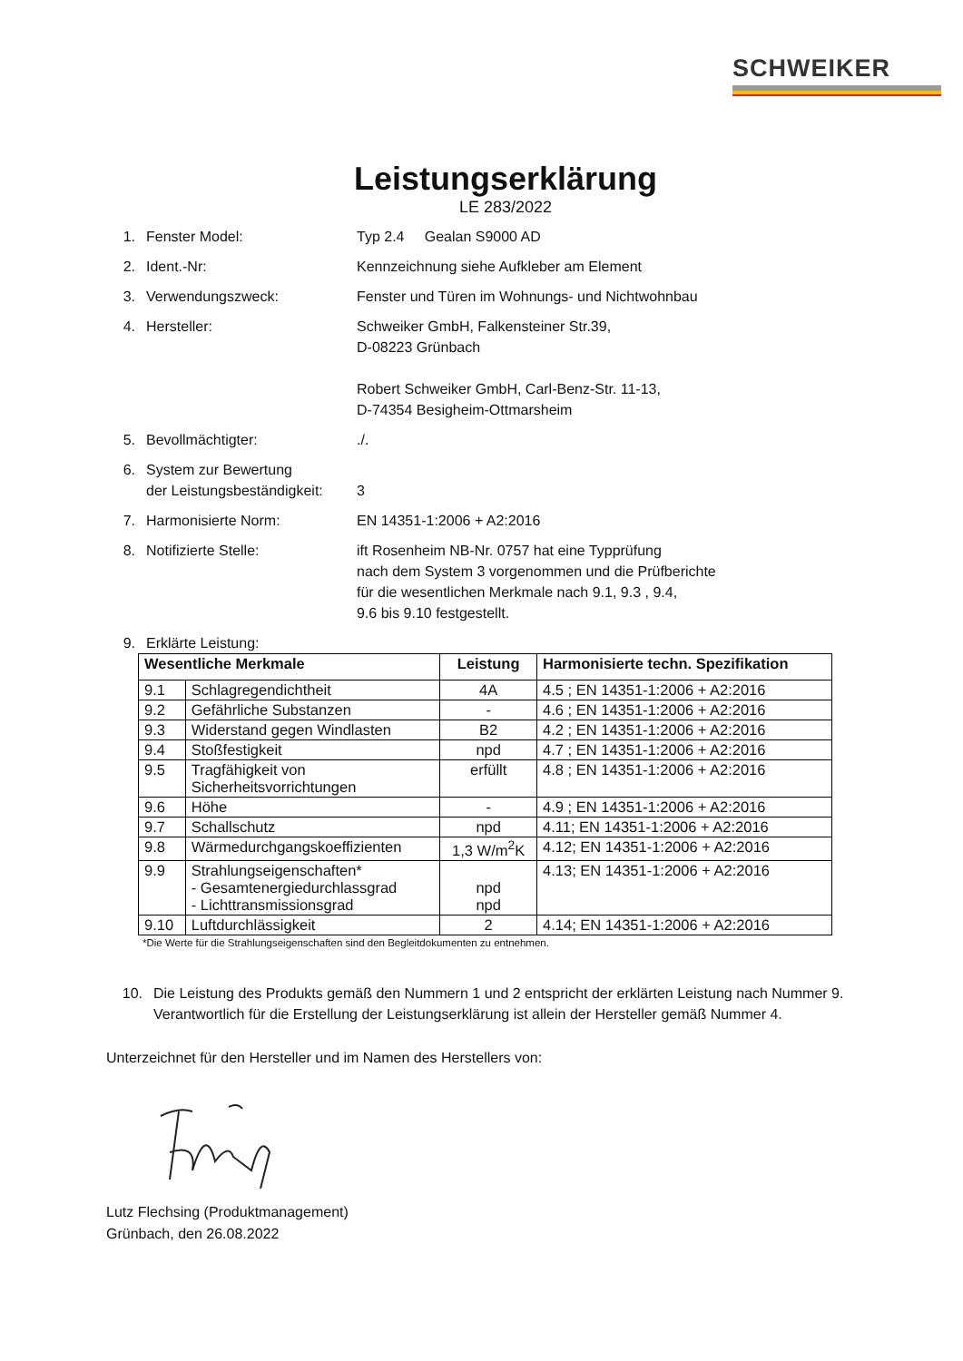SCHWEIKER
Leistungserklärung
LE 283/2022
1. Fenster Model: Typ 2.4 Gealan S9000 AD
2. Ident.-Nr: Kennzeichnung siehe Aufkleber am Element
3. Verwendungszweck: Fenster und Türen im Wohnungs- und Nichtwohnbau
4. Hersteller: Schweiker GmbH, Falkensteiner Str.39,
D-08223 Grünbach
Robert Schweiker GmbH, Carl-Benz-Str. 11-13,
D-74354 Besigheim-Ottmarsheim
5. Bevollmächtigter:./.
6. System zur Bewertung
der Leistungsbeständigkeit:
3
7. Harmonisierte Norm: EN 14351-1:2006 + A2:2016
8. Notifizierte Stelle: ift Rosenheim NB-Nr. 0757 hat eine Typprüfung
nach dem System 3 vorgenommen und die Prüfberichte
für die wesentlichen Merkmale nach 9.1, 9.3 , 9.4,
9.6 bis 9.10 festgestellt.
9. Erklärte Leistung:
| Wesentliche Merkmale | | Leistung | Harmonisierte techn. Spezifikation |
| --- | --- | --- | --- |
| 9.1 | Schlagregendichtheit | 4A | 4.5 ; EN 14351-1:2006 + A2:2016 |
| 9.2 | Gefährliche Substanzen | - | 4.6 ; EN 14351-1:2006 + A2:2016 |
| 9.3 | Widerstand gegen Windlasten | B2 | 4.2 ; EN 14351-1:2006 + A2:2016 |
| 9.4 | Stoßfestigkeit | npd | 4.7 ; EN 14351-1:2006 + A2:2016 |
| 9.5 | Tragfähigkeit von Sicherheitsvorrichtungen | erfüllt | 4.8 ; EN 14351-1:2006 + A2:2016 |
| 9.6 | Höhe | - | 4.9 ; EN 14351-1:2006 + A2:2016 |
| 9.7 | Schallschutz | npd | 4.11; EN 14351-1:2006 + A2:2016 |
| 9.8 | Wärmedurchgangskoeffizienten | 1,3 W/m<sup>2</sup>K | 4.12; EN 14351-1:2006 + A2:2016 |
| 9.9 | Strahlungseigenschaften* - Gesamtenergiedurchlassgrad - Lichttransmissionsgrad | npd npd | 4.13; EN 14351-1:2006 + A2:2016 |
| 9.10 | Luftdurchlässigkeit | 2 | 4.14; EN 14351-1:2006 + A2:2016 |
*Die Werte für die Strahlungseigenschaften sind den Begleitdokumenten zu entnehmen.
10. Die Leistung des Produkts gemäß den Nummern 1 und 2 entspricht der erklärten Leistung nach Nummer 9. Verantwortlich für die Erstellung der Leistungserklärung ist allein der Hersteller gemäß Nummer 4.
Unterzeichnet für den Hersteller und im Namen des Herstellers von:
Lutz Flechsing (Produktmanagement)
Grünbach, den 26.08.2022